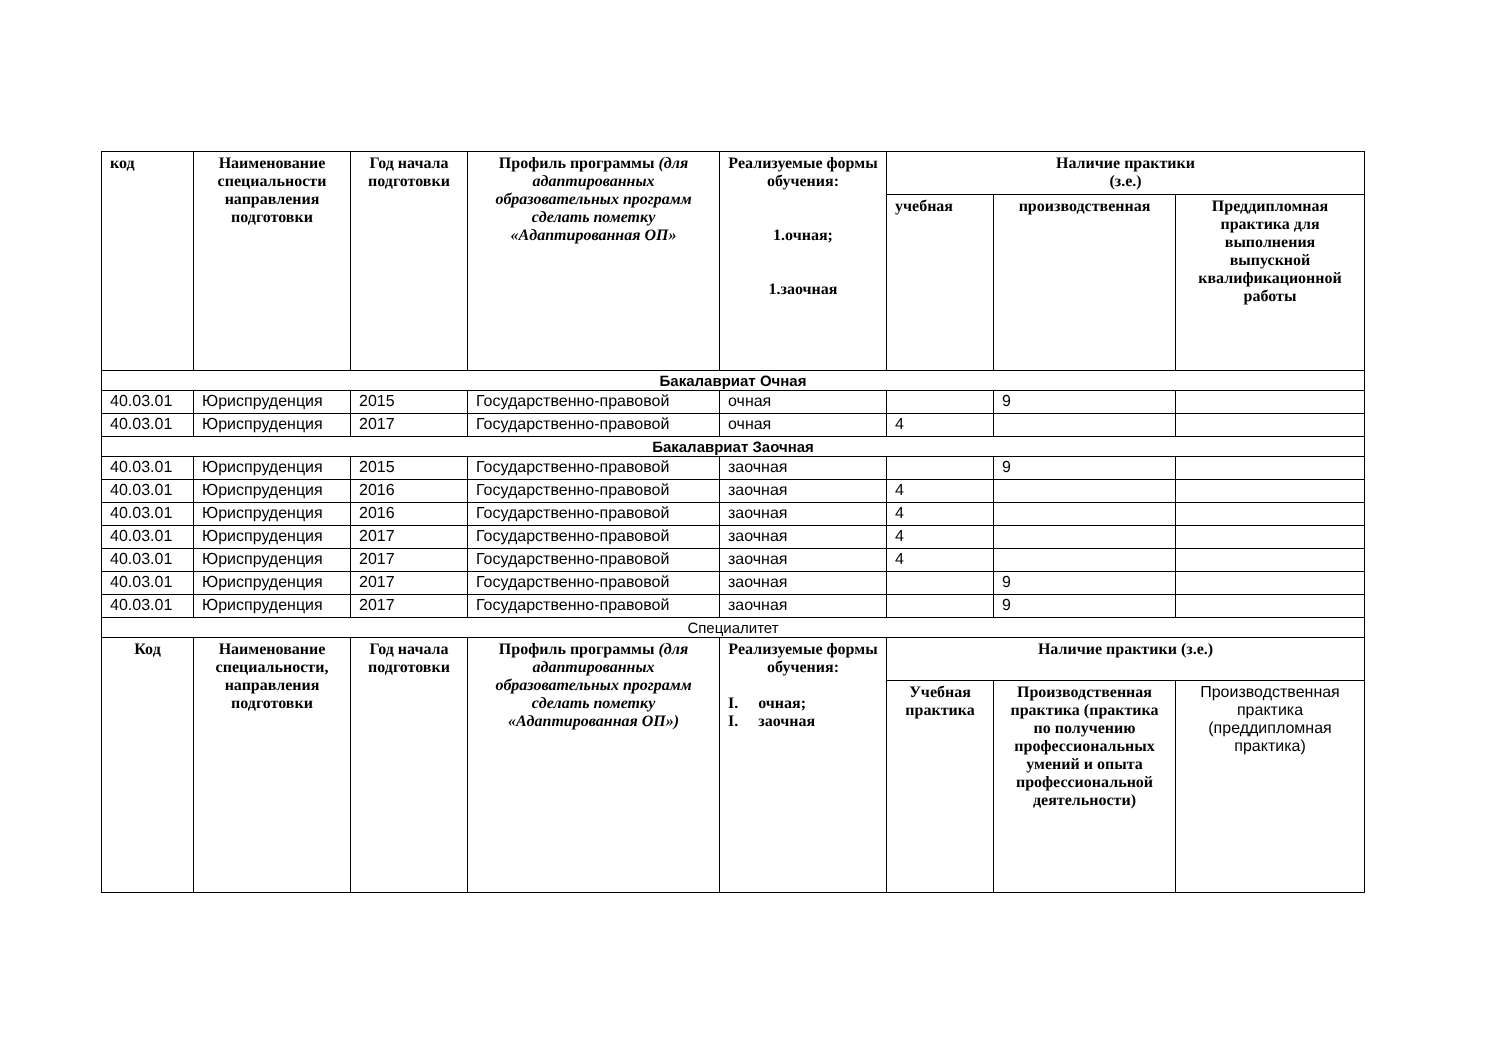| код | Наименование специальности направления подготовки | Год начала подготовки | Профиль программы (для адаптированных образовательных программ сделать пометку «Адаптированная ОП» | Реализуемые формы обучения: 1.очная; 1.заочная | Наличие практики (з.е.) | | |
| --- | --- | --- | --- | --- | --- | --- | --- |
| | | | | | учебная | производственная | Преддипломная практика для выполнения выпускной квалификационной работы |
| Бакалавриат Очная | | | | | | | |
| 40.03.01 | Юриспруденция | 2015 | Государственно-правовой | очная | | 9 | |
| 40.03.01 | Юриспруденция | 2017 | Государственно-правовой | очная | 4 | | |
| Бакалавриат Заочная | | | | | | | |
| 40.03.01 | Юриспруденция | 2015 | Государственно-правовой | заочная | | 9 | |
| 40.03.01 | Юриспруденция | 2016 | Государственно-правовой | заочная | 4 | | |
| 40.03.01 | Юриспруденция | 2016 | Государственно-правовой | заочная | 4 | | |
| 40.03.01 | Юриспруденция | 2017 | Государственно-правовой | заочная | 4 | | |
| 40.03.01 | Юриспруденция | 2017 | Государственно-правовой | заочная | 4 | | |
| 40.03.01 | Юриспруденция | 2017 | Государственно-правовой | заочная | | 9 | |
| 40.03.01 | Юриспруденция | 2017 | Государственно-правовой | заочная | | 9 | |
| Специалитет | | | | | | | |
| Код | Наименование специальности, направления подготовки | Год начала подготовки | Профиль программы (для адаптированных образовательных программ сделать пометку «Адаптированная ОП») | Реализуемые формы обучения: I. очная; I. заочная | Наличие практики (з.е.) | | |
| | | | | | Учебная практика | Производственная практика (практика по получению профессиональных умений и опыта профессиональной деятельности) | Производственная практика (преддипломная практика) |